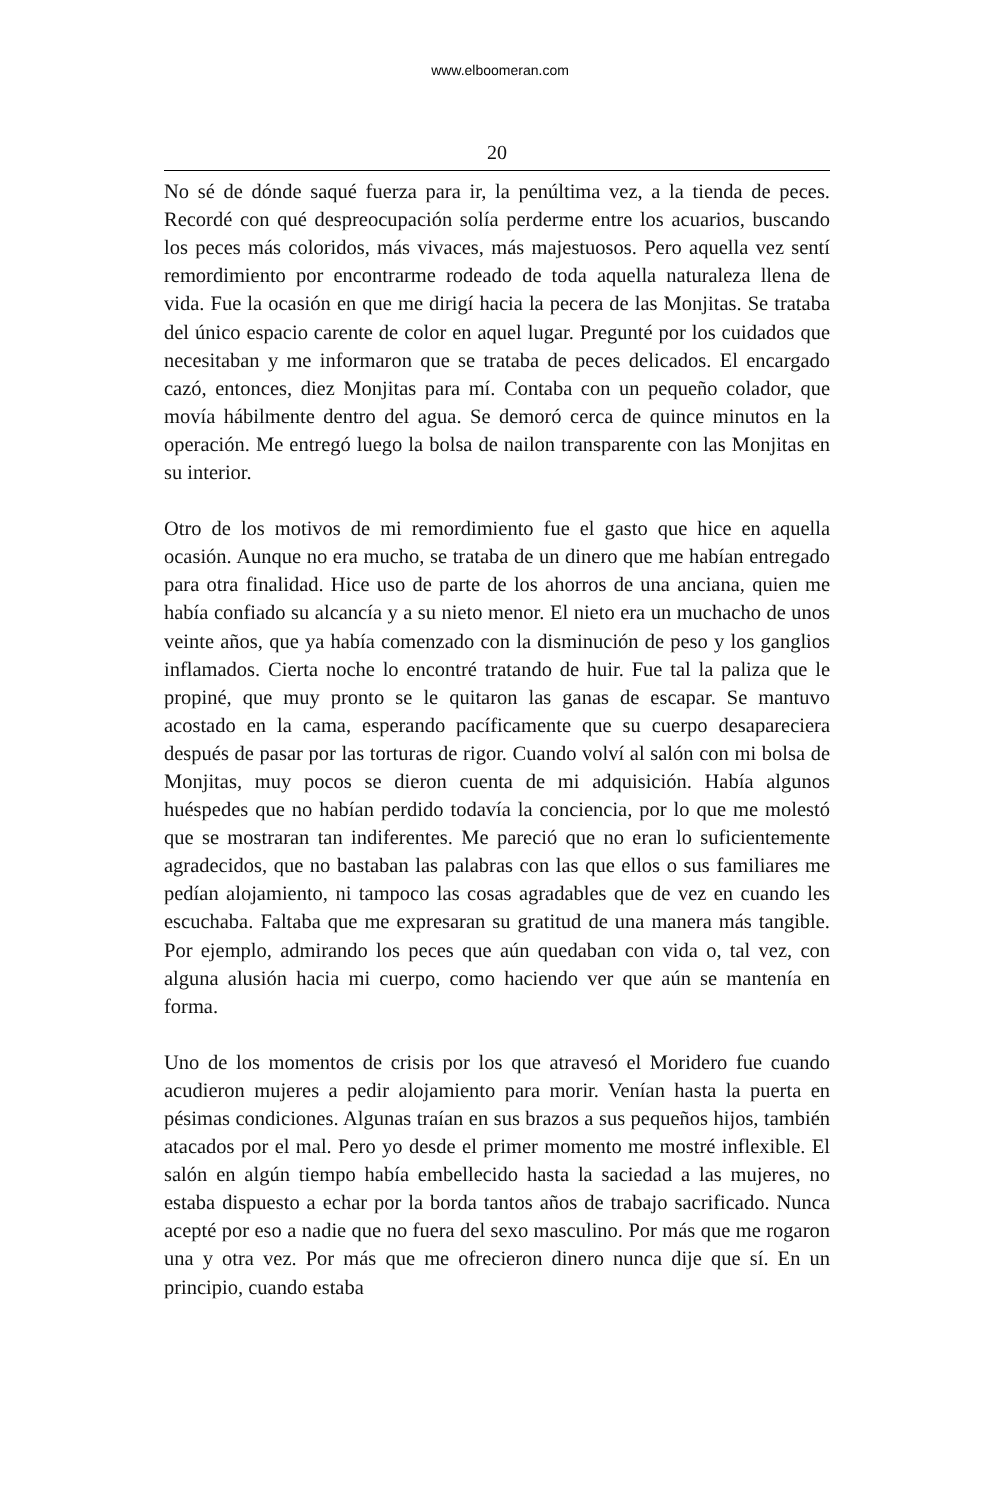www.elboomeran.com
20
No sé de dónde saqué fuerza para ir, la penúltima vez, a la tienda de peces. Recordé con qué despreocupación solía perderme entre los acuarios, buscando los peces más coloridos, más vivaces, más majestuosos. Pero aquella vez sentí remordimiento por encontrarme rodeado de toda aquella naturaleza llena de vida. Fue la ocasión en que me dirigí hacia la pecera de las Monjitas. Se trataba del único espacio carente de color en aquel lugar. Pregunté por los cuidados que necesitaban y me informaron que se trataba de peces delicados. El encargado cazó, entonces, diez Monjitas para mí. Contaba con un pequeño colador, que movía hábilmente dentro del agua. Se demoró cerca de quince minutos en la operación. Me entregó luego la bolsa de nailon transparente con las Monjitas en su interior.
Otro de los motivos de mi remordimiento fue el gasto que hice en aquella ocasión. Aunque no era mucho, se trataba de un dinero que me habían entregado para otra finalidad. Hice uso de parte de los ahorros de una anciana, quien me había confiado su alcancía y a su nieto menor. El nieto era un muchacho de unos veinte años, que ya había comenzado con la disminución de peso y los ganglios inflamados. Cierta noche lo encontré tratando de huir. Fue tal la paliza que le propiné, que muy pronto se le quitaron las ganas de escapar. Se mantuvo acostado en la cama, esperando pacíficamente que su cuerpo desapareciera después de pasar por las torturas de rigor. Cuando volví al salón con mi bolsa de Monjitas, muy pocos se dieron cuenta de mi adquisición. Había algunos huéspedes que no habían perdido todavía la conciencia, por lo que me molestó que se mostraran tan indiferentes. Me pareció que no eran lo suficientemente agradecidos, que no bastaban las palabras con las que ellos o sus familiares me pedían alojamiento, ni tampoco las cosas agradables que de vez en cuando les escuchaba. Faltaba que me expresaran su gratitud de una manera más tangible. Por ejemplo, admirando los peces que aún quedaban con vida o, tal vez, con alguna alusión hacia mi cuerpo, como haciendo ver que aún se mantenía en forma.
Uno de los momentos de crisis por los que atravesó el Moridero fue cuando acudieron mujeres a pedir alojamiento para morir. Venían hasta la puerta en pésimas condiciones. Algunas traían en sus brazos a sus pequeños hijos, también atacados por el mal. Pero yo desde el primer momento me mostré inflexible. El salón en algún tiempo había embellecido hasta la saciedad a las mujeres, no estaba dispuesto a echar por la borda tantos años de trabajo sacrificado. Nunca acepté por eso a nadie que no fuera del sexo masculino. Por más que me rogaron una y otra vez. Por más que me ofrecieron dinero nunca dije que sí. En un principio, cuando estaba